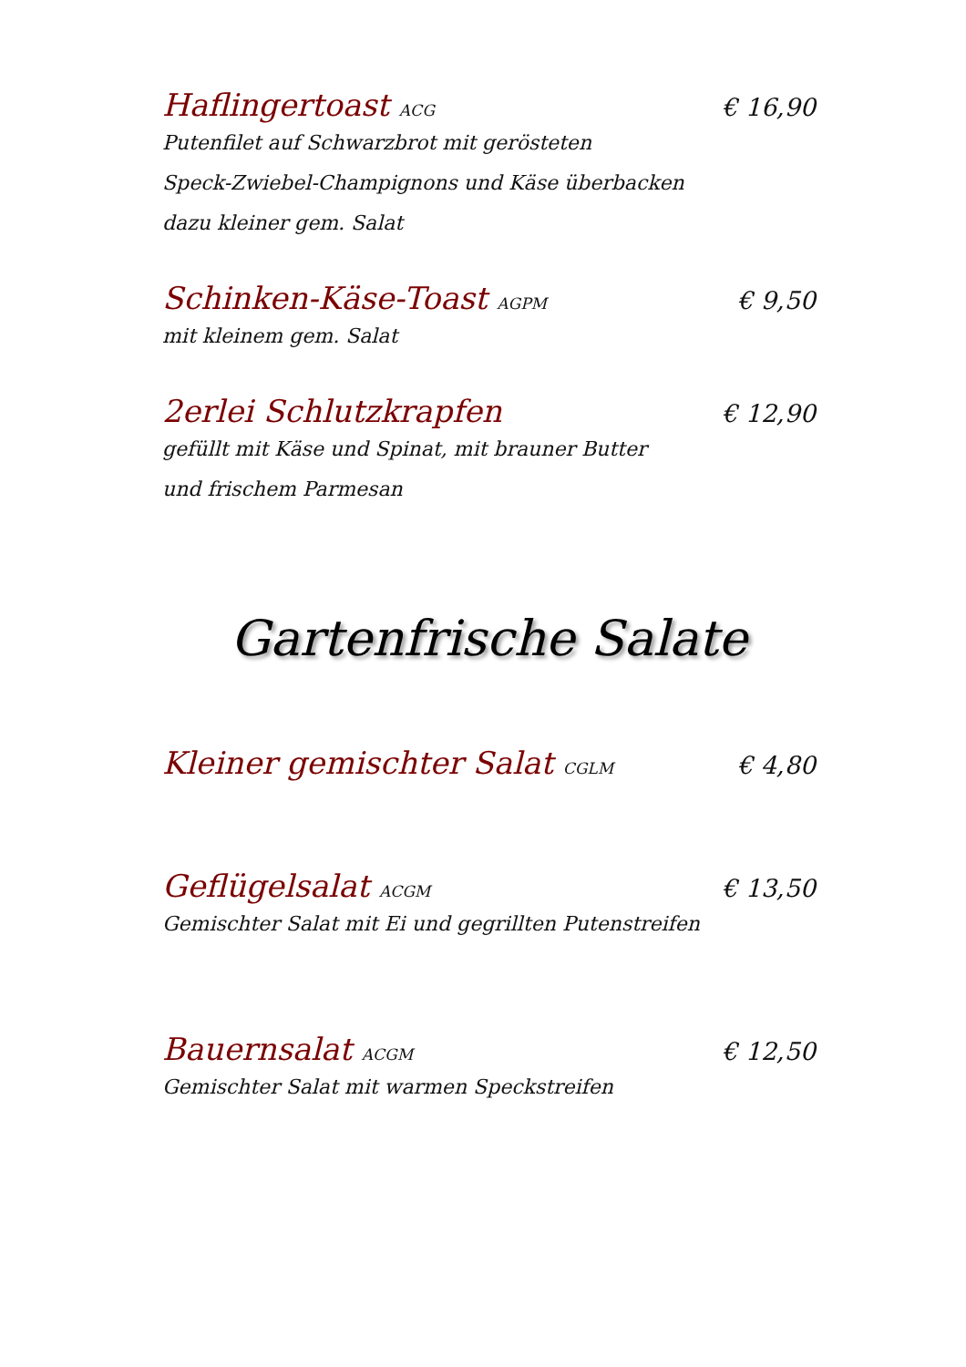Haflingertoast ACG € 16,90
Putenfilet auf Schwarzbrot mit gerösteten
Speck-Zwiebel-Champignons und Käse überbacken
dazu kleiner gem. Salat
Schinken-Käse-Toast AGPM € 9,50
mit kleinem gem. Salat
2erlei Schlutzkrapfen € 12,90
gefüllt mit Käse und Spinat, mit brauner Butter
und frischem Parmesan
Gartenfrische Salate
Kleiner gemischter Salat CGLM € 4,80
Geflügelsalat ACGM € 13,50
Gemischter Salat mit Ei und gegrillten Putenstreifen
Bauernsalat ACGM € 12,50
Gemischter Salat mit warmen Speckstreifen